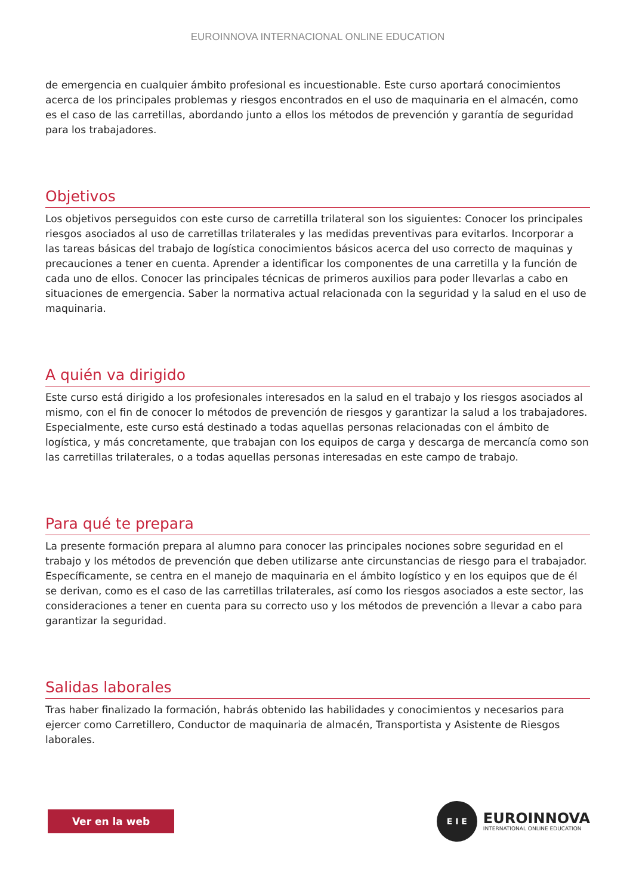EUROINNOVA INTERNACIONAL ONLINE EDUCATION
de emergencia en cualquier ámbito profesional es incuestionable. Este curso aportará conocimientos acerca de los principales problemas y riesgos encontrados en el uso de maquinaria en el almacén, como es el caso de las carretillas, abordando junto a ellos los métodos de prevención y garantía de seguridad para los trabajadores.
Objetivos
Los objetivos perseguidos con este curso de carretilla trilateral son los siguientes: Conocer los principales riesgos asociados al uso de carretillas trilaterales y las medidas preventivas para evitarlos. Incorporar a las tareas básicas del trabajo de logística conocimientos básicos acerca del uso correcto de maquinas y precauciones a tener en cuenta. Aprender a identificar los componentes de una carretilla y la función de cada uno de ellos. Conocer las principales técnicas de primeros auxilios para poder llevarlas a cabo en situaciones de emergencia. Saber la normativa actual relacionada con la seguridad y la salud en el uso de maquinaria.
A quién va dirigido
Este curso está dirigido a los profesionales interesados en la salud en el trabajo y los riesgos asociados al mismo, con el fin de conocer lo métodos de prevención de riesgos y garantizar la salud a los trabajadores. Especialmente, este curso está destinado a todas aquellas personas relacionadas con el ámbito de logística, y más concretamente, que trabajan con los equipos de carga y descarga de mercancía como son las carretillas trilaterales, o a todas aquellas personas interesadas en este campo de trabajo.
Para qué te prepara
La presente formación prepara al alumno para conocer las principales nociones sobre seguridad en el trabajo y los métodos de prevención que deben utilizarse ante circunstancias de riesgo para el trabajador. Específicamente, se centra en el manejo de maquinaria en el ámbito logístico y en los equipos que de él se derivan, como es el caso de las carretillas trilaterales, así como los riesgos asociados a este sector, las consideraciones a tener en cuenta para su correcto uso y los métodos de prevención a llevar a cabo para garantizar la seguridad.
Salidas laborales
Tras haber finalizado la formación, habrás obtenido las habilidades y conocimientos y necesarios para ejercer como Carretillero, Conductor de maquinaria de almacén, Transportista y Asistente de Riesgos laborales.
Ver en la web
E I E
EUROINNOVA
INTERNATIONAL ONLINE EDUCATION